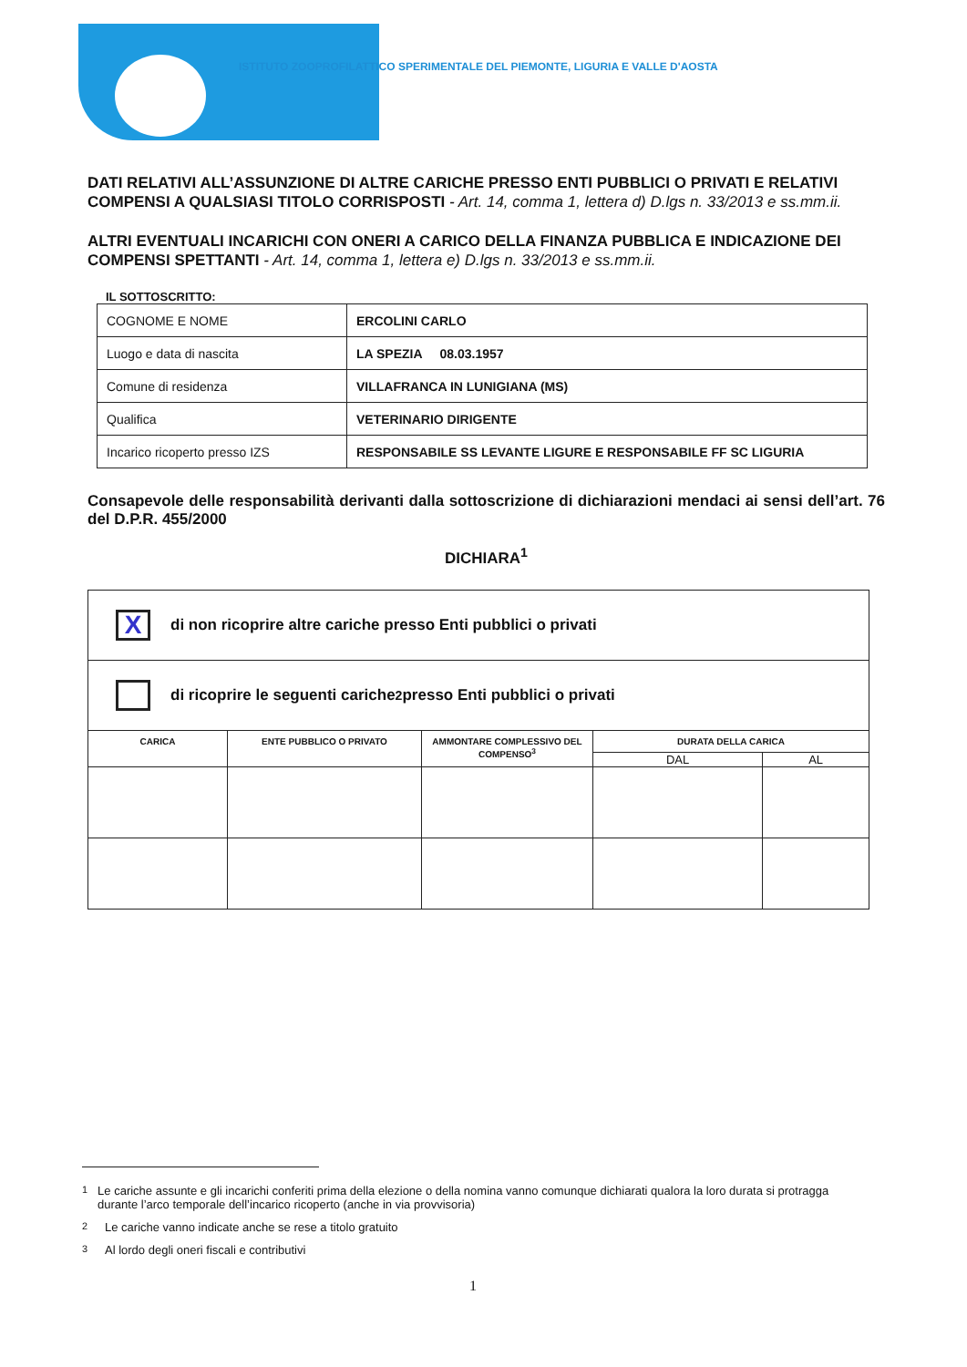ISTITUTO ZOOPROFILATTICO SPERIMENTALE DEL PIEMONTE, LIGURIA E VALLE D'AOSTA
DATI RELATIVI ALL’ASSUNZIONE DI ALTRE CARICHE PRESSO ENTI PUBBLICI O PRIVATI E RELATIVI COMPENSI A QUALSIASI TITOLO CORRISPOSTI - Art. 14, comma 1, lettera d) D.lgs n. 33/2013 e ss.mm.ii.
ALTRI EVENTUALI INCARICHI CON ONERI A CARICO DELLA FINANZA PUBBLICA E INDICAZIONE DEI COMPENSI SPETTANTI - Art. 14, comma 1, lettera e) D.lgs n. 33/2013 e ss.mm.ii.
IL SOTTOSCRITTO:
| COGNOME E NOME | ERCOLINI CARLO |
| Luogo e data di nascita | LA SPEZIA 08.03.1957 |
| Comune di residenza | VILLAFRANCA IN LUNIGIANA (MS) |
| Qualifica | VETERINARIO DIRIGENTE |
| Incarico ricoperto presso IZS | RESPONSABILE SS LEVANTE LIGURE E RESPONSABILE FF SC LIGURIA |
Consapevole delle responsabilità derivanti dalla sottoscrizione di dichiarazioni mendaci ai sensi dell’art. 76 del D.P.R. 455/2000
DICHIARA<sup>1</sup>
X
di non ricoprire altre cariche presso Enti pubblici o privati
di ricoprire le seguenti cariche<sup>2</sup> presso Enti pubblici o privati
| CARICA | ENTE PUBBLICO O PRIVATO | AMMONTARE COMPLESSIVO DEL COMPENSO<sup>3</sup> | DURATA DELLA CARICA | |
| --- | --- | --- | --- | --- |
| | | | DAL | AL |
<sup>1</sup> Le cariche assunte e gli incarichi conferiti prima della elezione o della nomina vanno comunque dichiarati qualora la loro durata si protragga durante l’arco temporale dell’incarico ricoperto (anche in via provvisoria)
<sup>2</sup> Le cariche vanno indicate anche se rese a titolo gratuito
<sup>3</sup> Al lordo degli oneri fiscali e contributivi
1